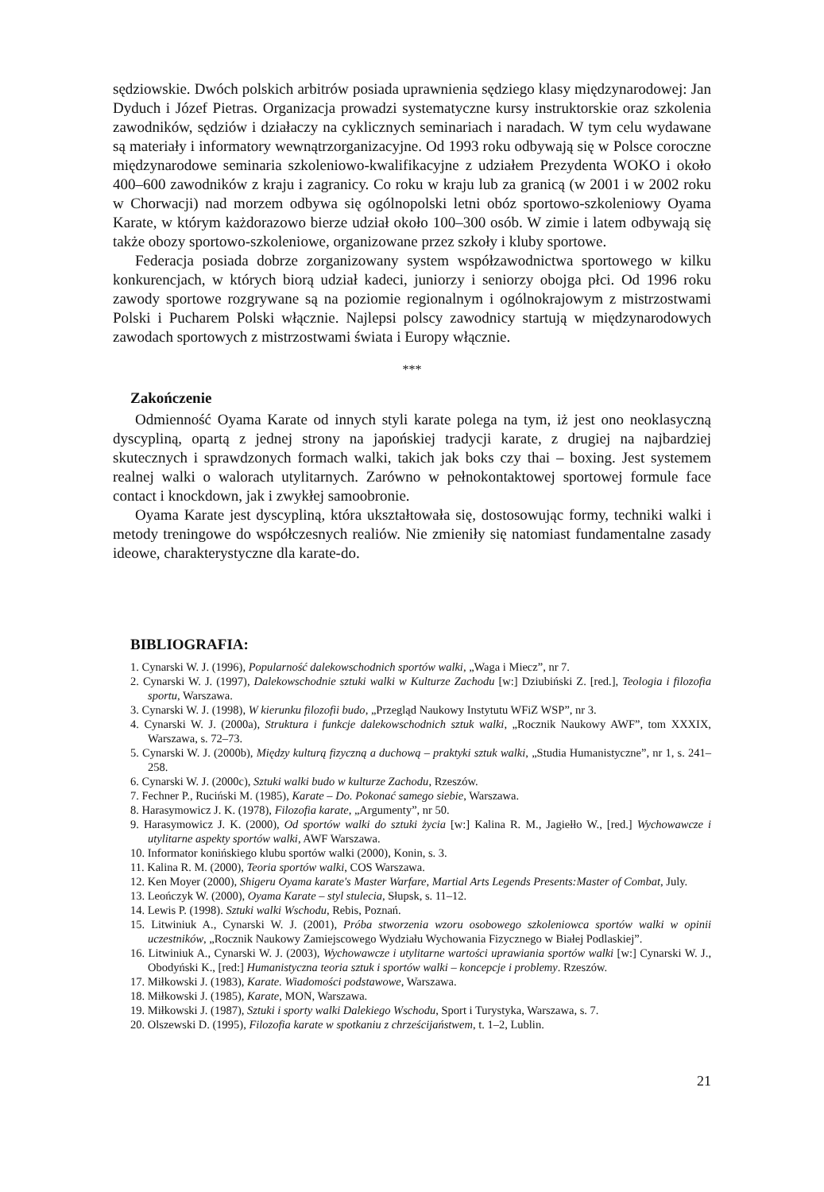sędziowskie. Dwóch polskich arbitrów posiada uprawnienia sędziego klasy międzynarodowej: Jan Dyduch i Józef Pietras. Organizacja prowadzi systematyczne kursy instruktorskie oraz szkolenia zawodników, sędziów i działaczy na cyklicznych seminariach i naradach. W tym celu wydawane są materiały i informatory wewnątrzorganizacyjne. Od 1993 roku odbywają się w Polsce coroczne międzynarodowe seminaria szkoleniowo-kwalifikacyjne z udziałem Prezydenta WOKO i około 400–600 zawodników z kraju i zagranicy. Co roku w kraju lub za granicą (w 2001 i w 2002 roku w Chorwacji) nad morzem odbywa się ogólnopolski letni obóz sportowo-szkoleniowy Oyama Karate, w którym każdorazowo bierze udział około 100–300 osób. W zimie i latem odbywają się także obozy sportowo-szkoleniowe, organizowane przez szkoły i kluby sportowe.
Federacja posiada dobrze zorganizowany system współzawodnictwa sportowego w kilku konkurencjach, w których biorą udział kadeci, juniorzy i seniorzy obojga płci. Od 1996 roku zawody sportowe rozgrywane są na poziomie regionalnym i ogólnokrajowym z mistrzostwami Polski i Pucharem Polski włącznie. Najlepsi polscy zawodnicy startują w międzynarodowych zawodach sportowych z mistrzostwami świata i Europy włącznie.
***
Zakończenie
Odmienność Oyama Karate od innych styli karate polega na tym, iż jest ono neoklasyczną dyscypliną, opartą z jednej strony na japońskiej tradycji karate, z drugiej na najbardziej skutecznych i sprawdzonych formach walki, takich jak boks czy thai – boxing. Jest systemem realnej walki o walorach utylitarnych. Zarówno w pełnokontaktowej sportowej formule face contact i knockdown, jak i zwykłej samoobronie.
Oyama Karate jest dyscypliną, która ukształtowała się, dostosowując formy, techniki walki i metody treningowe do współczesnych realiów. Nie zmieniły się natomiast fundamentalne zasady ideowe, charakterystyczne dla karate-do.
BIBLIOGRAFIA:
1. Cynarski W. J. (1996), Popularność dalekowschodnich sportów walki, „Waga i Miecz”, nr 7.
2. Cynarski W. J. (1997), Dalekowschodnie sztuki walki w Kulturze Zachodu [w:] Dziubiński Z. [red.], Teologia i filozofia sportu, Warszawa.
3. Cynarski W. J. (1998), W kierunku filozofii budo, „Przegląd Naukowy Instytutu WFiZ WSP”, nr 3.
4. Cynarski W. J. (2000a), Struktura i funkcje dalekowschodnich sztuk walki, „Rocznik Naukowy AWF”, tom XXXIX, Warszawa, s. 72–73.
5. Cynarski W. J. (2000b), Między kulturą fizyczną a duchową – praktyki sztuk walki, „Studia Humanistyczne”, nr 1, s. 241–258.
6. Cynarski W. J. (2000c), Sztuki walki budo w kulturze Zachodu, Rzeszów.
7. Fechner P., Ruciński M. (1985), Karate – Do. Pokonać samego siebie, Warszawa.
8. Harasymowicz J. K. (1978), Filozofia karate, „Argumenty”, nr 50.
9. Harasymowicz J. K. (2000), Od sportów walki do sztuki życia [w:] Kalina R. M., Jagiełło W., [red.] Wychowawcze i utylitarne aspekty sportów walki, AWF Warszawa.
10. Informator konińskiego klubu sportów walki (2000), Konin, s. 3.
11. Kalina R. M. (2000), Teoria sportów walki, COS Warszawa.
12. Ken Moyer (2000), Shigeru Oyama karate's Master Warfare, Martial Arts Legends Presents:Master of Combat, July.
13. Leończyk W. (2000), Oyama Karate – styl stulecia, Słupsk, s. 11–12.
14. Lewis P. (1998). Sztuki walki Wschodu, Rebis, Poznań.
15. Litwiniuk A., Cynarski W. J. (2001), Próba stworzenia wzoru osobowego szkoleniowca sportów walki w opinii uczestników, „Rocznik Naukowy Zamiejscowego Wydziału Wychowania Fizycznego w Białej Podlaskiej”.
16. Litwiniuk A., Cynarski W. J. (2003), Wychowawcze i utylitarne wartości uprawiania sportów walki [w:] Cynarski W. J., Obodyński K., [red:] Humanistyczna teoria sztuk i sportów walki – koncepcje i problemy. Rzeszów.
17. Miłkowski J. (1983), Karate. Wiadomości podstawowe, Warszawa.
18. Miłkowski J. (1985), Karate, MON, Warszawa.
19. Miłkowski J. (1987), Sztuki i sporty walki Dalekiego Wschodu, Sport i Turystyka, Warszawa, s. 7.
20. Olszewski D. (1995), Filozofia karate w spotkaniu z chrześcijaństwem, t. 1–2, Lublin.
21